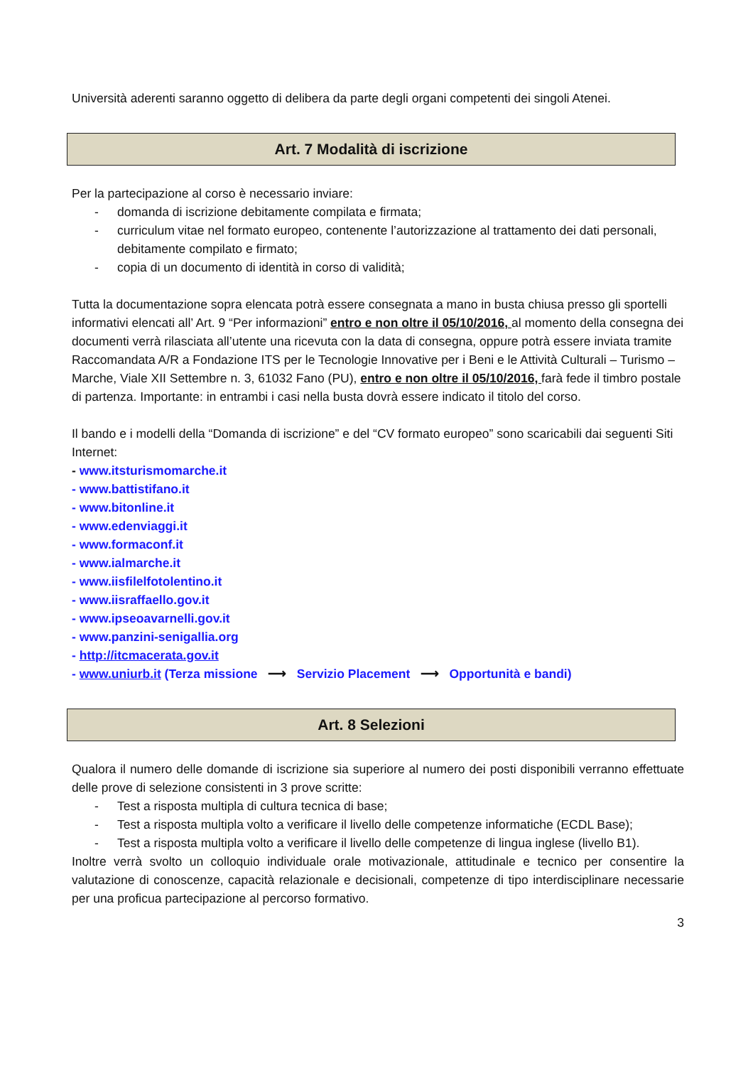Università aderenti saranno oggetto di delibera da parte degli organi competenti dei singoli Atenei.
Art. 7 Modalità di iscrizione
Per la partecipazione al corso è necessario inviare:
- domanda di iscrizione debitamente compilata e firmata;
- curriculum vitae nel formato europeo, contenente l’autorizzazione al trattamento dei dati personali, debitamente compilato e firmato;
- copia di un documento di identità in corso di validità;
Tutta la documentazione sopra elencata potrà essere consegnata a mano in busta chiusa presso gli sportelli informativi elencati all’ Art. 9 “Per informazioni” entro e non oltre il 05/10/2016, al momento della consegna dei documenti verrà rilasciata all’utente una ricevuta con la data di consegna, oppure potrà essere inviata tramite Raccomandata A/R a Fondazione ITS per le Tecnologie Innovative per i Beni e le Attività Culturali – Turismo – Marche, Viale XII Settembre n. 3, 61032 Fano (PU), entro e non oltre il 05/10/2016, farà fede il timbro postale di partenza. Importante: in entrambi i casi nella busta dovrà essere indicato il titolo del corso.
Il bando e i modelli della “Domanda di iscrizione” e del “CV formato europeo” sono scaricabili dai seguenti Siti Internet:
- www.itsturismomarche.it
- www.battistifano.it
- www.bitonline.it
- www.edenviaggi.it
- www.formaconf.it
- www.ialmarche.it
- www.iisfilelfotolentino.it
- www.iisraffaello.gov.it
- www.ipseoavarnelli.gov.it
- www.panzini-senigallia.org
- http://itcmacerata.gov.it
- www.uniurb.it (Terza missione ⟶ Servizio Placement ⟶ Opportunità e bandi)
Art. 8 Selezioni
Qualora il numero delle domande di iscrizione sia superiore al numero dei posti disponibili verranno effettuate delle prove di selezione consistenti in 3 prove scritte:
- Test a risposta multipla di cultura tecnica di base;
- Test a risposta multipla volto a verificare il livello delle competenze informatiche (ECDL Base);
- Test a risposta multipla volto a verificare il livello delle competenze di lingua inglese (livello B1).
Inoltre verrà svolto un colloquio individuale orale motivazionale, attitudinale e tecnico per consentire la valutazione di conoscenze, capacità relazionale e decisionali, competenze di tipo interdisciplinare necessarie per una proficua partecipazione al percorso formativo.
3